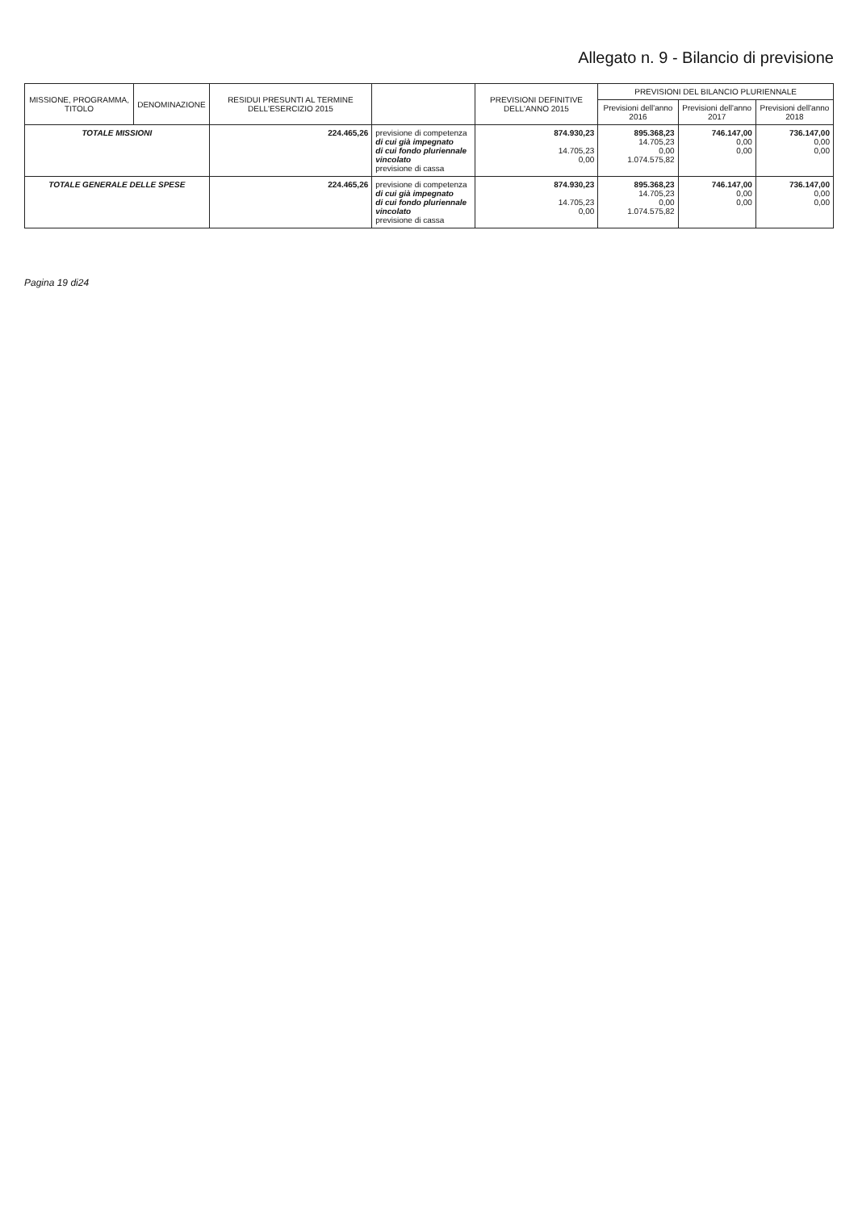Allegato n. 9 - Bilancio di previsione
| MISSIONE, PROGRAMMA, TITOLO | DENOMINAZIONE | RESIDUI PRESUNTI AL TERMINE DELL'ESERCIZIO 2015 | | PREVISIONI DEFINITIVE DELL'ANNO 2015 | PREVISIONI DEL BILANCIO PLURIENNALE | | |
| --- | --- | --- | --- | --- | --- | --- | --- |
| | | | | | Previsioni dell'anno 2016 | Previsioni dell'anno 2017 | Previsioni dell'anno 2018 |
| TOTALE MISSIONI | | 224.465,26 | previsione di competenza di cui già impegnato di cui fondo pluriennale vincolato previsione di cassa | 874.930,23 14.705,23 0,00 | 895.368,23 14.705,23 0,00 1.074.575,82 | 746.147,00 0,00 0,00 | 736.147,00 0,00 0,00 |
| TOTALE GENERALE DELLE SPESE | | 224.465,26 | previsione di competenza di cui già impegnato di cui fondo pluriennale vincolato previsione di cassa | 874.930,23 14.705,23 0,00 | 895.368,23 14.705,23 0,00 1.074.575,82 | 746.147,00 0,00 0,00 | 736.147,00 0,00 0,00 |
Pagina 19 di24